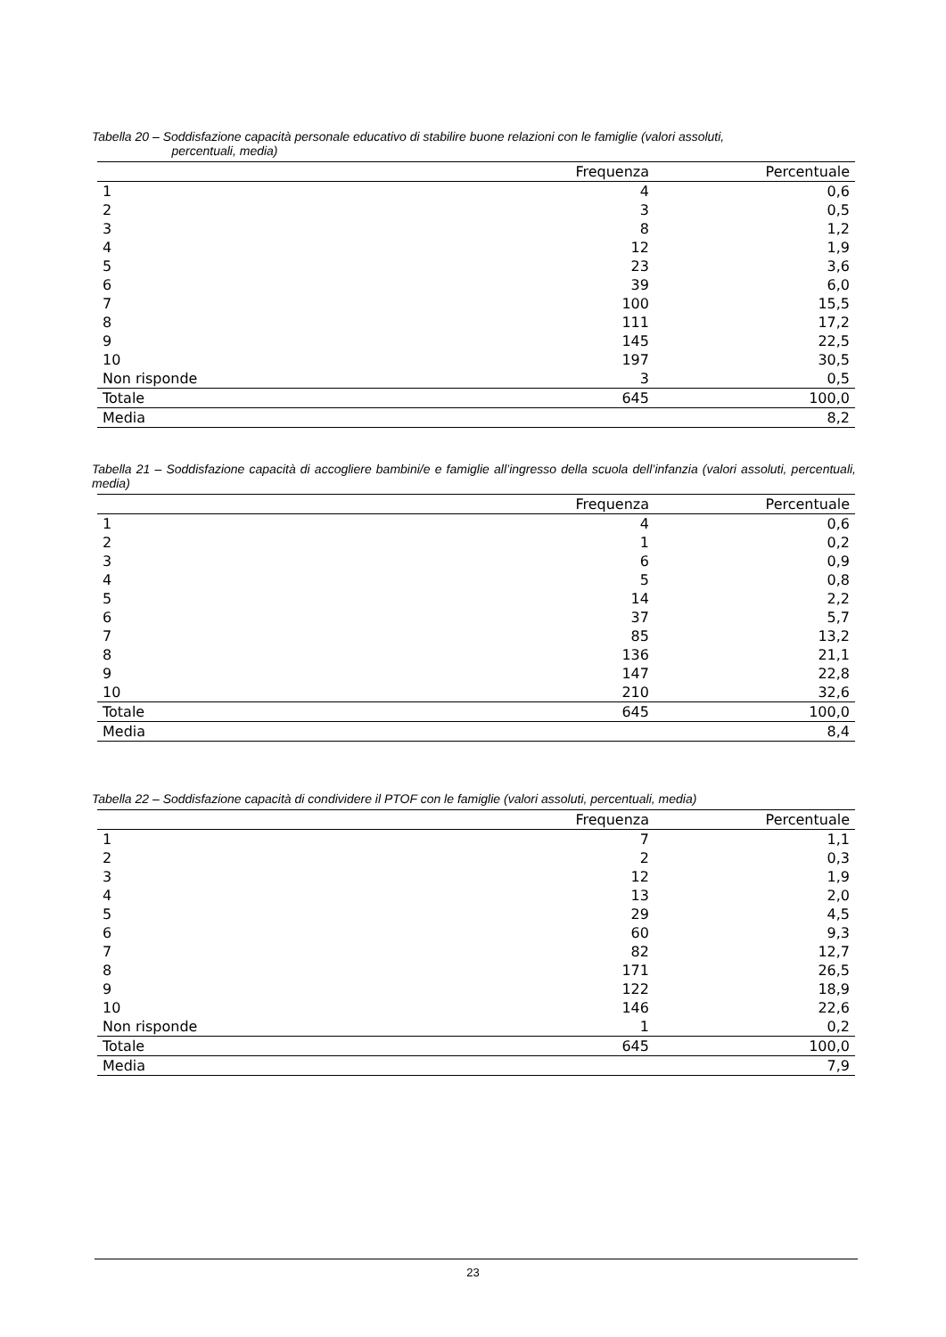Tabella 20 – Soddisfazione capacità personale educativo di stabilire buone relazioni con le famiglie (valori assoluti,
percentuali, media)
| | Frequenza | Percentuale |
| --- | --- | --- |
| 1 | 4 | 0,6 |
| 2 | 3 | 0,5 |
| 3 | 8 | 1,2 |
| 4 | 12 | 1,9 |
| 5 | 23 | 3,6 |
| 6 | 39 | 6,0 |
| 7 | 100 | 15,5 |
| 8 | 111 | 17,2 |
| 9 | 145 | 22,5 |
| 10 | 197 | 30,5 |
| Non risponde | 3 | 0,5 |
| Totale | 645 | 100,0 |
| Media | | 8,2 |
Tabella 21 – Soddisfazione capacità di accogliere bambini/e e famiglie all’ingresso della scuola dell’infanzia (valori assoluti, percentuali, media)
| | Frequenza | Percentuale |
| --- | --- | --- |
| 1 | 4 | 0,6 |
| 2 | 1 | 0,2 |
| 3 | 6 | 0,9 |
| 4 | 5 | 0,8 |
| 5 | 14 | 2,2 |
| 6 | 37 | 5,7 |
| 7 | 85 | 13,2 |
| 8 | 136 | 21,1 |
| 9 | 147 | 22,8 |
| 10 | 210 | 32,6 |
| Totale | 645 | 100,0 |
| Media | | 8,4 |
Tabella 22 – Soddisfazione capacità di condividere il PTOF con le famiglie (valori assoluti, percentuali, media)
| | Frequenza | Percentuale |
| --- | --- | --- |
| 1 | 7 | 1,1 |
| 2 | 2 | 0,3 |
| 3 | 12 | 1,9 |
| 4 | 13 | 2,0 |
| 5 | 29 | 4,5 |
| 6 | 60 | 9,3 |
| 7 | 82 | 12,7 |
| 8 | 171 | 26,5 |
| 9 | 122 | 18,9 |
| 10 | 146 | 22,6 |
| Non risponde | 1 | 0,2 |
| Totale | 645 | 100,0 |
| Media | | 7,9 |
23